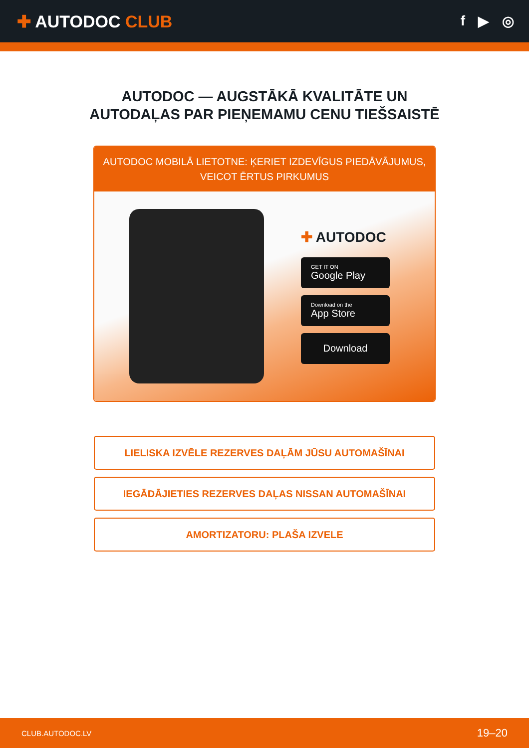✚ AUTODOC CLUB
f ▶ ◎
AUTODOC — AUGSTĀKĀ KVALITĀTE UN
AUTODAĻAS PAR PIEŅEMAMU CENU TIEŠSAISTĒ
AUTODOC MOBILĀ LIETOTNE: ĶERIET IZDEVĪGUS PIEDĀVĀJUMUS,
VEICOT ĒRTUS PIRKUMUS
✚ AUTODOC
GET IT ON
Google Play
Download on the
App Store
Download
LIELISKA IZVĒLE REZERVES DAĻĀM JŪSU AUTOMAŠĪNAI
IEGĀDĀJIETIES REZERVES DAĻAS NISSAN AUTOMAŠĪNAI
AMORTIZATORU: PLAŠA IZVELE
CLUB.AUTODOC.LV 19–20